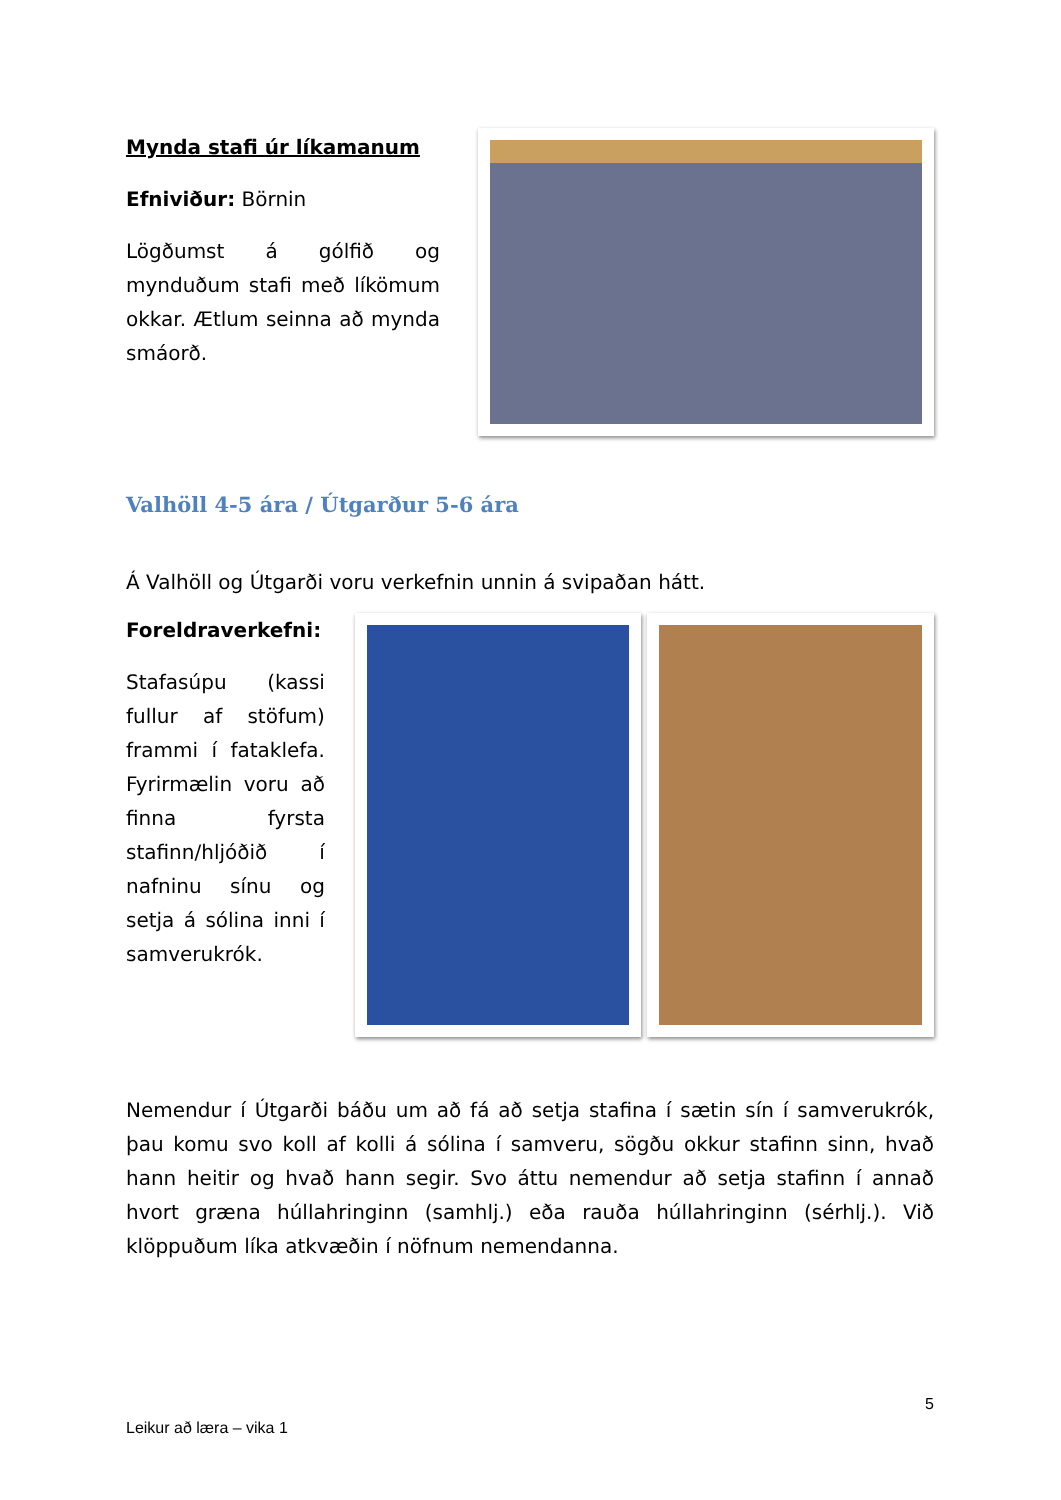Mynda stafi úr líkamanum
Efniviður: Börnin
Lögðumst á gólfið og mynduðum stafi með líkömum okkar. Ætlum seinna að mynda smáorð.
Valhöll 4-5 ára / Útgarður 5-6 ára
Á Valhöll og Útgarði voru verkefnin unnin á svipaðan hátt.
Foreldraverkefni:
Stafasúpu (kassi fullur af stöfum) frammi í fataklefa. Fyrirmælin voru að finna fyrsta stafinn/hljóðið í nafninu sínu og setja á sólina inni í samverukrók.
Nemendur í Útgarði báðu um að fá að setja stafina í sætin sín í samverukrók, þau komu svo koll af kolli á sólina í samveru, sögðu okkur stafinn sinn, hvað hann heitir og hvað hann segir. Svo áttu nemendur að setja stafinn í annað hvort græna húllahringinn (samhlj.) eða rauða húllahringinn (sérhlj.). Við klöppuðum líka atkvæðin í nöfnum nemendanna.
5
Leikur að læra – vika 1